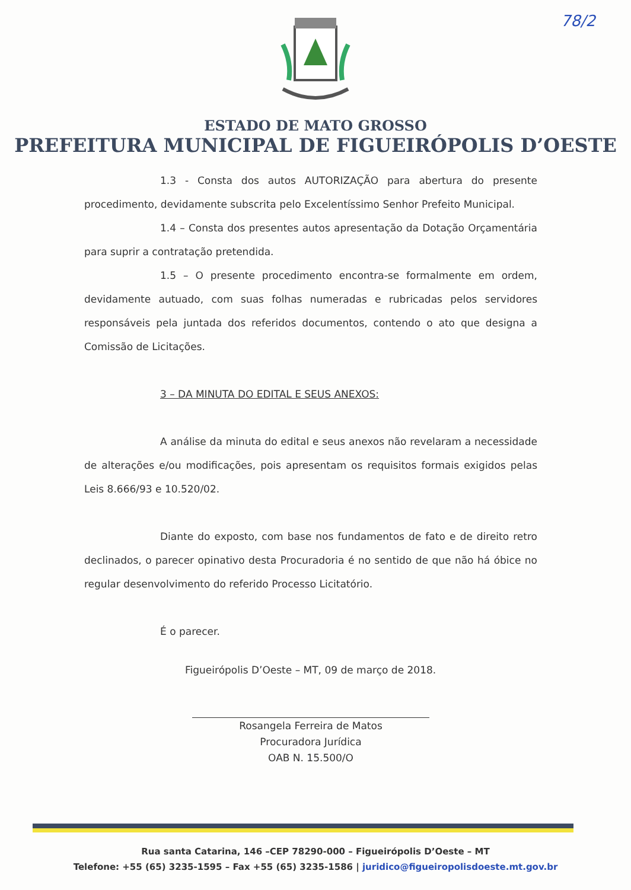78/2
ESTADO DE MATO GROSSO
PREFEITURA MUNICIPAL DE FIGUEIRÓPOLIS D’OESTE
1.3 - Consta dos autos AUTORIZAÇÃO para abertura do presente procedimento, devidamente subscrita pelo Excelentíssimo Senhor Prefeito Municipal.
1.4 – Consta dos presentes autos apresentação da Dotação Orçamentária para suprir a contratação pretendida.
1.5 – O presente procedimento encontra-se formalmente em ordem, devidamente autuado, com suas folhas numeradas e rubricadas pelos servidores responsáveis pela juntada dos referidos documentos, contendo o ato que designa a Comissão de Licitações.
3 – DA MINUTA DO EDITAL E SEUS ANEXOS:
A análise da minuta do edital e seus anexos não revelaram a necessidade de alterações e/ou modificações, pois apresentam os requisitos formais exigidos pelas Leis 8.666/93 e 10.520/02.
Diante do exposto, com base nos fundamentos de fato e de direito retro declinados, o parecer opinativo desta Procuradoria é no sentido de que não há óbice no regular desenvolvimento do referido Processo Licitatório.
É o parecer.
Figueirópolis D’Oeste – MT, 09 de março de 2018.
Rosangela Ferreira de Matos
Procuradora Jurídica
OAB N. 15.500/O
Rua santa Catarina, 146 –CEP 78290-000 – Figueirópolis D’Oeste – MT
Telefone: +55 (65) 3235-1595 – Fax +55 (65) 3235-1586 | juridico@figueiropolisdoeste.mt.gov.br